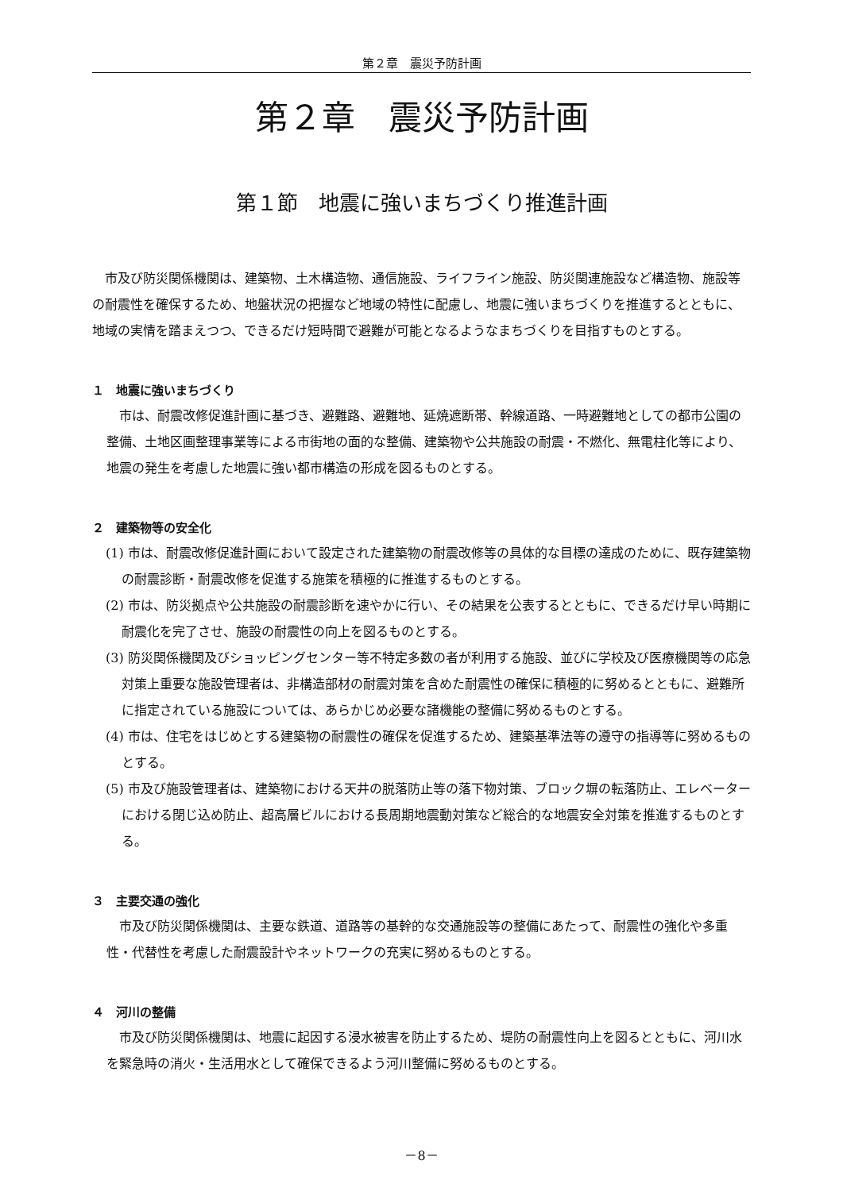第２章　震災予防計画
第２章　震災予防計画
第１節　地震に強いまちづくり推進計画
市及び防災関係機関は、建築物、土木構造物、通信施設、ライフライン施設、防災関連施設など構造物、施設等の耐震性を確保するため、地盤状況の把握など地域の特性に配慮し、地震に強いまちづくりを推進するとともに、地域の実情を踏まえつつ、できるだけ短時間で避難が可能となるようなまちづくりを目指すものとする。
１　地震に強いまちづくり
市は、耐震改修促進計画に基づき、避難路、避難地、延焼遮断帯、幹線道路、一時避難地としての都市公園の整備、土地区画整理事業等による市街地の面的な整備、建築物や公共施設の耐震・不燃化、無電柱化等により、地震の発生を考慮した地震に強い都市構造の形成を図るものとする。
２　建築物等の安全化
(1) 市は、耐震改修促進計画において設定された建築物の耐震改修等の具体的な目標の達成のために、既存建築物の耐震診断・耐震改修を促進する施策を積極的に推進するものとする。
(2) 市は、防災拠点や公共施設の耐震診断を速やかに行い、その結果を公表するとともに、できるだけ早い時期に耐震化を完了させ、施設の耐震性の向上を図るものとする。
(3) 防災関係機関及びショッピングセンター等不特定多数の者が利用する施設、並びに学校及び医療機関等の応急対策上重要な施設管理者は、非構造部材の耐震対策を含めた耐震性の確保に積極的に努めるとともに、避難所に指定されている施設については、あらかじめ必要な諸機能の整備に努めるものとする。
(4) 市は、住宅をはじめとする建築物の耐震性の確保を促進するため、建築基準法等の遵守の指導等に努めるものとする。
(5) 市及び施設管理者は、建築物における天井の脱落防止等の落下物対策、ブロック塀の転落防止、エレベーターにおける閉じ込め防止、超高層ビルにおける長周期地震動対策など総合的な地震安全対策を推進するものとする。
３　主要交通の強化
市及び防災関係機関は、主要な鉄道、道路等の基幹的な交通施設等の整備にあたって、耐震性の強化や多重性・代替性を考慮した耐震設計やネットワークの充実に努めるものとする。
４　河川の整備
市及び防災関係機関は、地震に起因する浸水被害を防止するため、堤防の耐震性向上を図るとともに、河川水を緊急時の消火・生活用水として確保できるよう河川整備に努めるものとする。
－8－